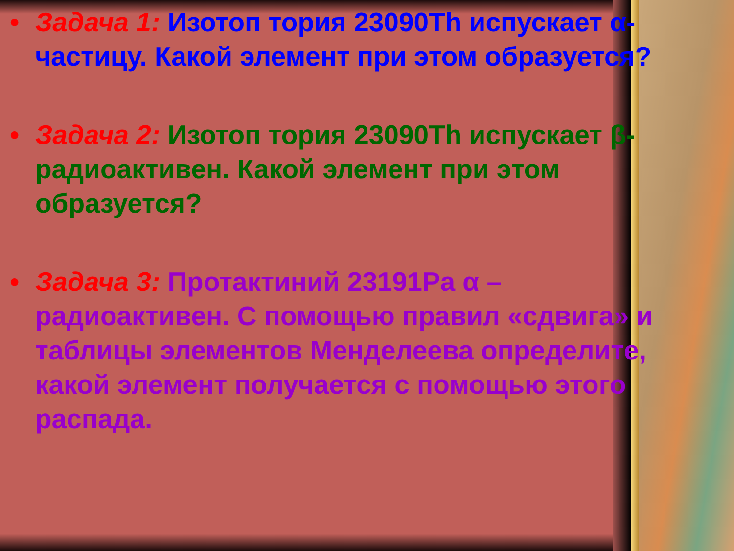• Задача 1: Изотоп тория 23090Th испускает α-частицу. Какой элемент при этом образуется?
• Задача 2: Изотоп тория 23090Th испускает β-радиоактивен. Какой элемент при этом образуется?
• Задача 3: Протактиний 23191Pa α – радиоактивен. С помощью правил «сдвига» и таблицы элементов Менделеева определите, какой элемент получается с помощью этого распада.